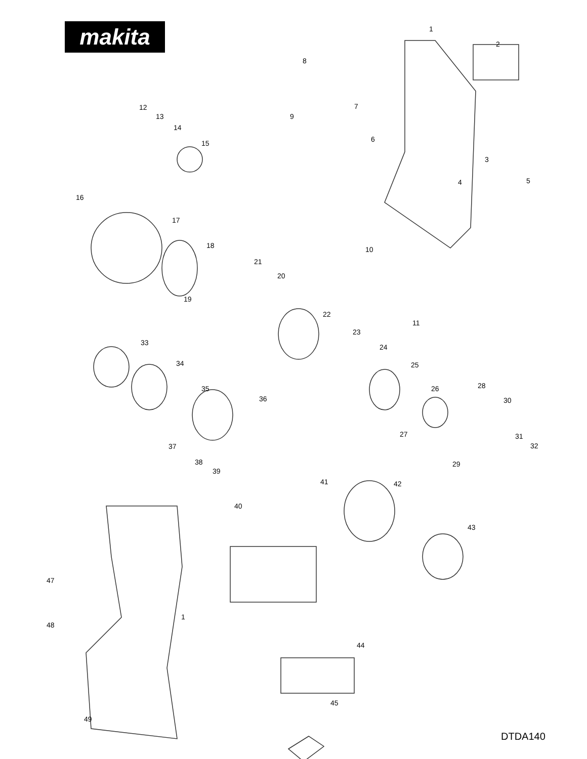makita
1
2
3
4
5
6
7
8
9
10
11
12
13
14
15
16
17
18
19
20
21
22
23
24
25
26
27
28
29
30
31
32
33
34
35
36
37
38
39
40
41
42
43
44
45
47
48
1
49
DTDA140